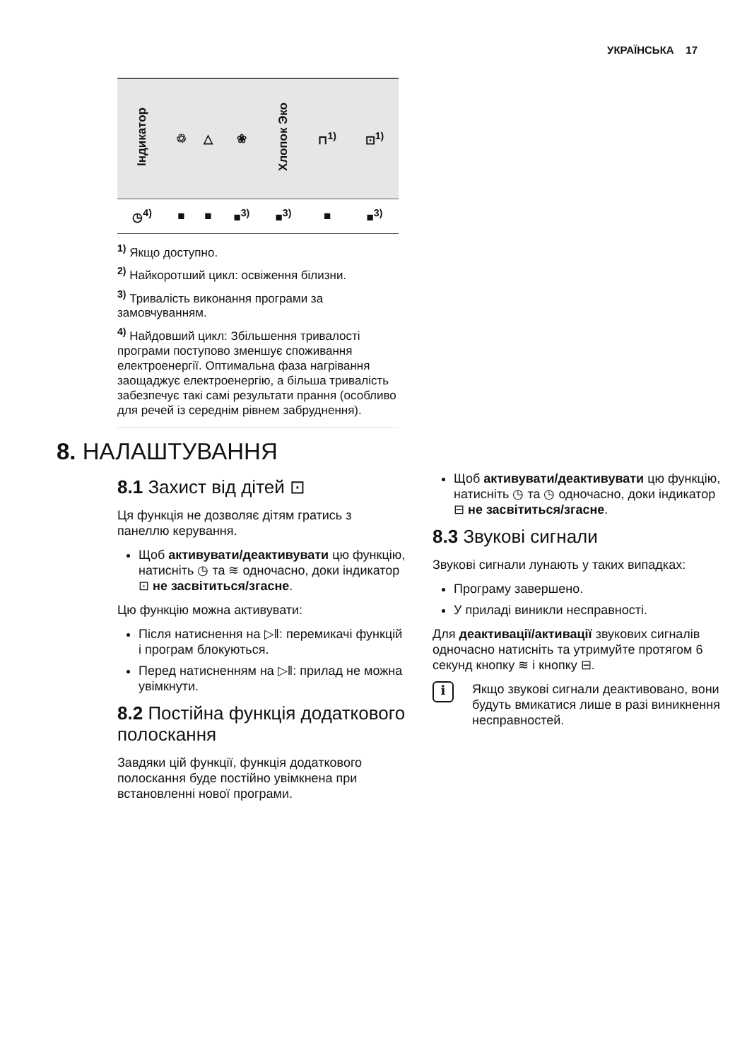УКРАЇНСЬКА 17
| Індикатор | ♲ | △ | ❀ | Хлопок Эко | ⊓<sup>1)</sup> | ⊡<sup>1)</sup> |
| --- | --- | --- | --- | --- | --- | --- |
| ◷<sup>4)</sup> | ■ | ■ | ■<sup>3)</sup> | ■<sup>3)</sup> | ■ | ■<sup>3)</sup> |
<sup>1)</sup> Якщо доступно.
<sup>2)</sup> Найкоротший цикл: освіження білизни.
<sup>3)</sup> Тривалість виконання програми за замовчуванням.
<sup>4)</sup> Найдовший цикл: Збільшення тривалості програми поступово зменшує споживання електроенергії. Оптимальна фаза нагрівання заощаджує електроенергію, а більша тривалість забезпечує такі самі результати прання (особливо для речей із середнім рівнем забруднення).
8. НАЛАШТУВАННЯ
8.1 Захист від дітей ⊡
Ця функція не дозволяє дітям гратись з панеллю керування.
Щоб активувати/деактивувати цю функцію, натисніть ◷ та ≋ одночасно, доки індикатор ⊡ не засвітиться/згасне.
Цю функцію можна активувати:
Після натиснення на ▷‖: перемикачі функцій і програм блокуються.
Перед натисненням на ▷‖: прилад не можна увімкнути.
8.2 Постійна функція додаткового полоскання
Завдяки цій функції, функція додаткового полоскання буде постійно увімкнена при встановленні нової програми.
Щоб активувати/деактивувати цю функцію, натисніть ◷ та ◷ одночасно, доки індикатор ⊟ не засвітиться/згасне.
8.3 Звукові сигнали
Звукові сигнали лунають у таких випадках:
Програму завершено.
У приладі виникли несправності.
Для деактивації/активації звукових сигналів одночасно натисніть та утримуйте протягом 6 секунд кнопку ≋ і кнопку ⊟.
i
Якщо звукові сигнали деактивовано, вони будуть вмикатися лише в разі виникнення несправностей.